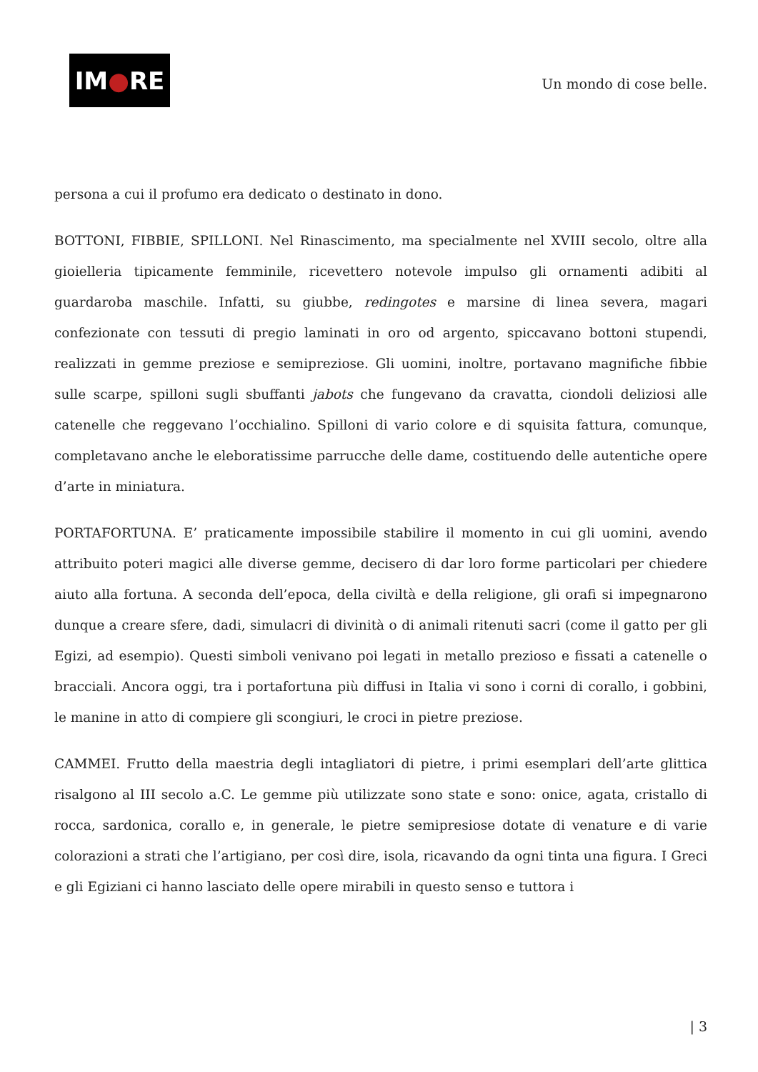IM ● RE
Un mondo di cose belle.
persona a cui il profumo era dedicato o destinato in dono.
BOTTONI, FIBBIE, SPILLONI. Nel Rinascimento, ma specialmente nel XVIII secolo, oltre alla gioielleria tipicamente femminile, ricevettero notevole impulso gli ornamenti adibiti al guardaroba maschile. Infatti, su giubbe, redingotes e marsine di linea severa, magari confezionate con tessuti di pregio laminati in oro od argento, spiccavano bottoni stupendi, realizzati in gemme preziose e semipreziose. Gli uomini, inoltre, portavano magnifiche fibbie sulle scarpe, spilloni sugli sbuffanti jabots che fungevano da cravatta, ciondoli deliziosi alle catenelle che reggevano l’occhialino. Spilloni di vario colore e di squisita fattura, comunque, completavano anche le eleboratissime parrucche delle dame, costituendo delle autentiche opere d’arte in miniatura.
PORTAFORTUNA. E’ praticamente impossibile stabilire il momento in cui gli uomini, avendo attribuito poteri magici alle diverse gemme, decisero di dar loro forme particolari per chiedere aiuto alla fortuna. A seconda dell’epoca, della civiltà e della religione, gli orafi si impegnarono dunque a creare sfere, dadi, simulacri di divinità o di animali ritenuti sacri (come il gatto per gli Egizi, ad esempio). Questi simboli venivano poi legati in metallo prezioso e fissati a catenelle o bracciali. Ancora oggi, tra i portafortuna più diffusi in Italia vi sono i corni di corallo, i gobbini, le manine in atto di compiere gli scongiuri, le croci in pietre preziose.
CAMMEI. Frutto della maestria degli intagliatori di pietre, i primi esemplari dell’arte glittica risalgono al III secolo a.C. Le gemme più utilizzate sono state e sono: onice, agata, cristallo di rocca, sardonica, corallo e, in generale, le pietre semipresiose dotate di venature e di varie colorazioni a strati che l’artigiano, per così dire, isola, ricavando da ogni tinta una figura. I Greci e gli Egiziani ci hanno lasciato delle opere mirabili in questo senso e tuttora i
| 3